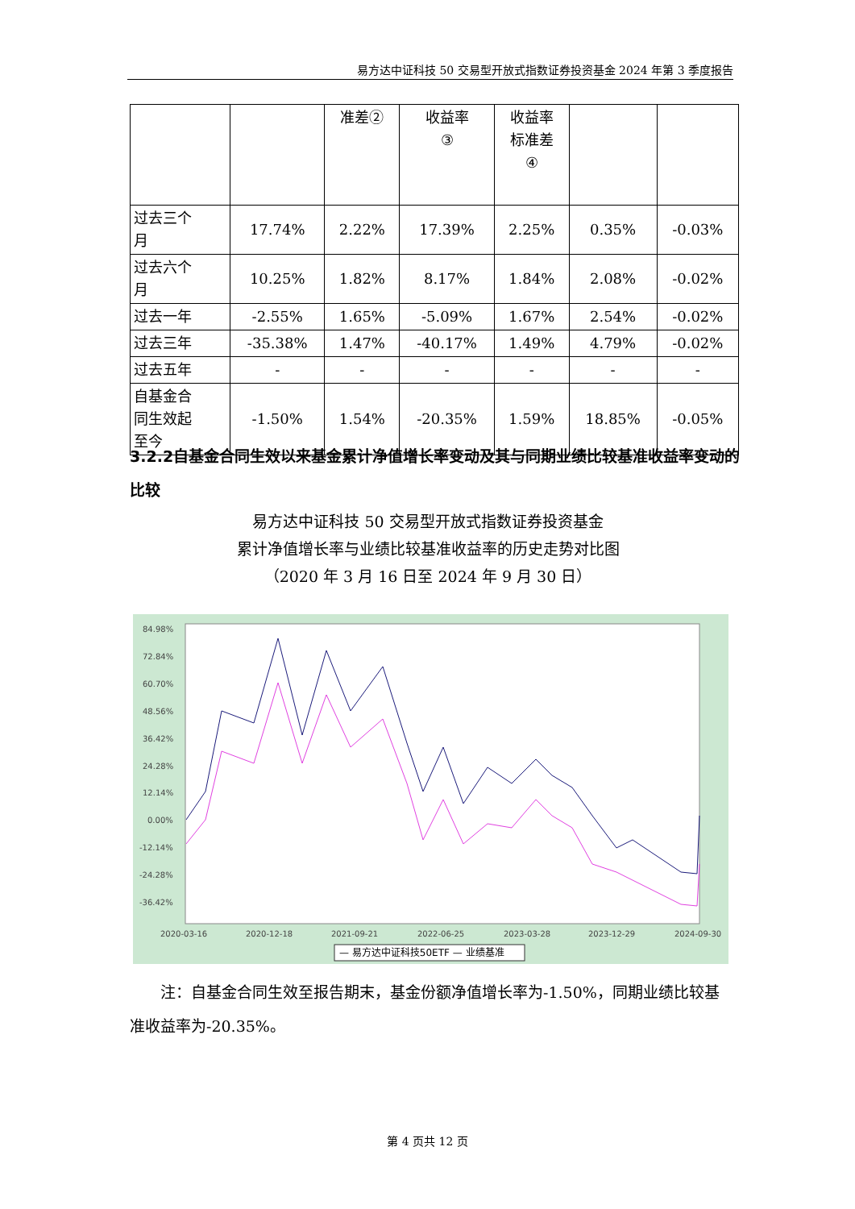易方达中证科技 50 交易型开放式指数证券投资基金 2024 年第 3 季度报告
| | | 准差② | 收益率 ③ | 收益率 标准差 ④ | | |
| 过去三个 月 | 17.74% | 2.22% | 17.39% | 2.25% | 0.35% | -0.03% |
| 过去六个 月 | 10.25% | 1.82% | 8.17% | 1.84% | 2.08% | -0.02% |
| 过去一年 | -2.55% | 1.65% | -5.09% | 1.67% | 2.54% | -0.02% |
| 过去三年 | -35.38% | 1.47% | -40.17% | 1.49% | 4.79% | -0.02% |
| 过去五年 | - | - | - | - | - | - |
| 自基金合 同生效起 至今 | -1.50% | 1.54% | -20.35% | 1.59% | 18.85% | -0.05% |
3.2.2自基金合同生效以来基金累计净值增长率变动及其与同期业绩比较基准收益率变动的比较
易方达中证科技 50 交易型开放式指数证券投资基金
累计净值增长率与业绩比较基准收益率的历史走势对比图
（2020 年 3 月 16 日至 2024 年 9 月 30 日）
84.98%
72.84%
60.70%
48.56%
36.42%
24.28%
12.14%
0.00%
-12.14%
-24.28%
-36.42%
2020-03-16
2020-12-18
2021-09-21
2022-06-25
2023-03-28
2023-12-29
2024-09-30
— 易方达中证科技50ETF — 业绩基准
注：自基金合同生效至报告期末，基金份额净值增长率为-1.50%，同期业绩比较基准收益率为-20.35%。
第 4 页共 12 页